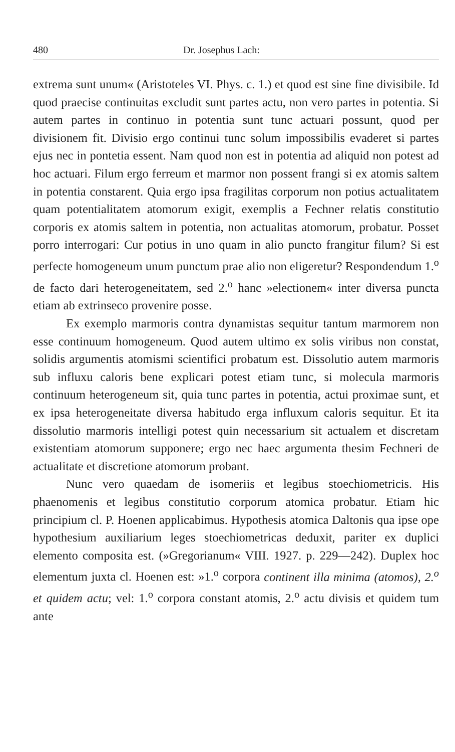480 Dr. Josephus Lach:
extrema sunt unum« (Aristoteles VI. Phys. c. 1.) et quod est sine fine divisibile. Id quod praecise continuitas excludit sunt partes actu, non vero partes in potentia. Si autem partes in continuo in potentia sunt tunc actuari possunt, quod per divisionem fit. Divisio ergo continui tunc solum impossibilis evaderet si partes ejus nec in pontetia essent. Nam quod non est in potentia ad aliquid non potest ad hoc actuari. Filum ergo ferreum et marmor non possent frangi si ex atomis saltem in potentia constarent. Quia ergo ipsa fragilitas corporum non potius actualitatem quam potentialitatem atomorum exigit, exemplis a Fechner relatis constitutio corporis ex atomis saltem in potentia, non actualitas atomorum, probatur. Posset porro interrogari: Cur potius in uno quam in alio puncto frangitur filum? Si est perfecte homogeneum unum punctum prae alio non eligeretur? Respondendum 1.<sup>o</sup> de facto dari heterogeneitatem, sed 2.<sup>o</sup> hanc »electionem« inter diversa puncta etiam ab extrinseco provenire posse.
Ex exemplo marmoris contra dynamistas sequitur tantum marmorem non esse continuum homogeneum. Quod autem ultimo ex solis viribus non constat, solidis argumentis atomismi scientifici probatum est. Dissolutio autem marmoris sub influxu caloris bene explicari potest etiam tunc, si molecula marmoris continuum heterogeneum sit, quia tunc partes in potentia, actui proximae sunt, et ex ipsa heterogeneitate diversa habitudo erga influxum caloris sequitur. Et ita dissolutio marmoris intelligi potest quin necessarium sit actualem et discretam existentiam atomorum supponere; ergo nec haec argumenta thesim Fechneri de actualitate et discretione atomorum probant.
Nunc vero quaedam de isomeriis et legibus stoechiometricis. His phaenomenis et legibus constitutio corporum atomica probatur. Etiam hic principium cl. P. Hoenen applicabimus. Hypothesis atomica Daltonis qua ipse ope hypothesium auxiliarium leges stoechiometricas deduxit, pariter ex duplici elemento composita est. (»Gregorianum« VIII. 1927. p. 229—242). Duplex hoc elementum juxta cl. Hoenen est: »1.<sup>o</sup> corpora continent illa minima (atomos), 2.<sup>o</sup> et quidem actu; vel: 1.<sup>o</sup> corpora constant atomis, 2.<sup>o</sup> actu divisis et quidem tum ante